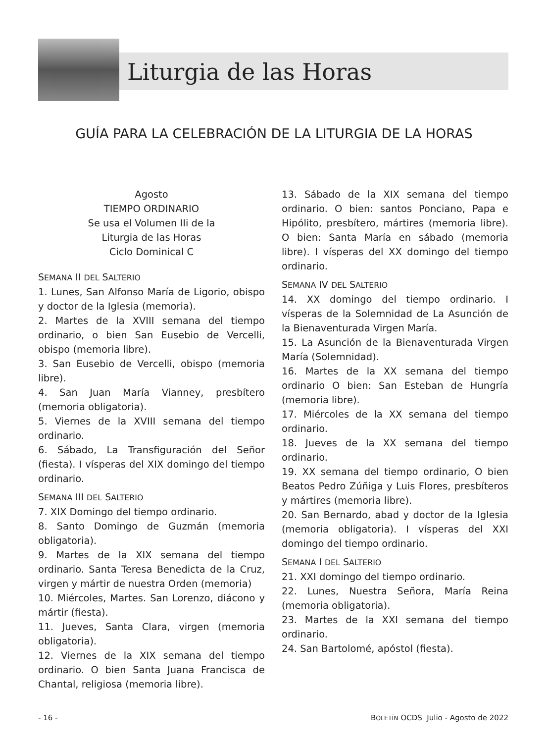Liturgia de las Horas
GUÍA PARA LA CELEBRACIÓN DE LA LITURGIA DE LA HORAS
Agosto
TIEMPO ORDINARIO
Se usa el Volumen IIi de la
Liturgia de las Horas
Ciclo Dominical C
SEMANA II DEL SALTERIO
1. Lunes, San Alfonso María de Ligorio, obispo y doctor de la Iglesia (memoria).
2. Martes de la XVIII semana del tiempo ordinario, o bien San Eusebio de Vercelli, obispo (memoria libre).
3. San Eusebio de Vercelli, obispo (memoria libre).
4. San Juan María Vianney, presbítero (memoria obligatoria).
5. Viernes de la XVIII semana del tiempo ordinario.
6. Sábado, La Transfiguración del Señor (fiesta). I vísperas del XIX domingo del tiempo ordinario.
SEMANA III DEL SALTERIO
7. XIX Domingo del tiempo ordinario.
8. Santo Domingo de Guzmán (memoria obligatoria).
9. Martes de la XIX semana del tiempo ordinario. Santa Teresa Benedicta de la Cruz, virgen y mártir de nuestra Orden (memoria)
10. Miércoles, Martes. San Lorenzo, diácono y mártir (fiesta).
11. Jueves, Santa Clara, virgen (memoria obligatoria).
12. Viernes de la XIX semana del tiempo ordinario. O bien Santa Juana Francisca de Chantal, religiosa (memoria libre).
13. Sábado de la XIX semana del tiempo ordinario. O bien: santos Ponciano, Papa e Hipólito, presbítero, mártires (memoria libre). O bien: Santa María en sábado (memoria libre). I vísperas del XX domingo del tiempo ordinario.
SEMANA IV DEL SALTERIO
14. XX domingo del tiempo ordinario. I vísperas de la Solemnidad de La Asunción de la Bienaventurada Virgen María.
15. La Asunción de la Bienaventurada Virgen María (Solemnidad).
16. Martes de la XX semana del tiempo ordinario O bien: San Esteban de Hungría (memoria libre).
17. Miércoles de la XX semana del tiempo ordinario.
18. Jueves de la XX semana del tiempo ordinario.
19. XX semana del tiempo ordinario, O bien Beatos Pedro Zúñiga y Luis Flores, presbíteros y mártires (memoria libre).
20. San Bernardo, abad y doctor de la Iglesia (memoria obligatoria). I vísperas del XXI domingo del tiempo ordinario.
SEMANA I DEL SALTERIO
21. XXI domingo del tiempo ordinario.
22. Lunes, Nuestra Señora, María Reina (memoria obligatoria).
23. Martes de la XXI semana del tiempo ordinario.
24. San Bartolomé, apóstol (fiesta).
- 16 - BOLETÍN OCDS Julio - Agosto de 2022